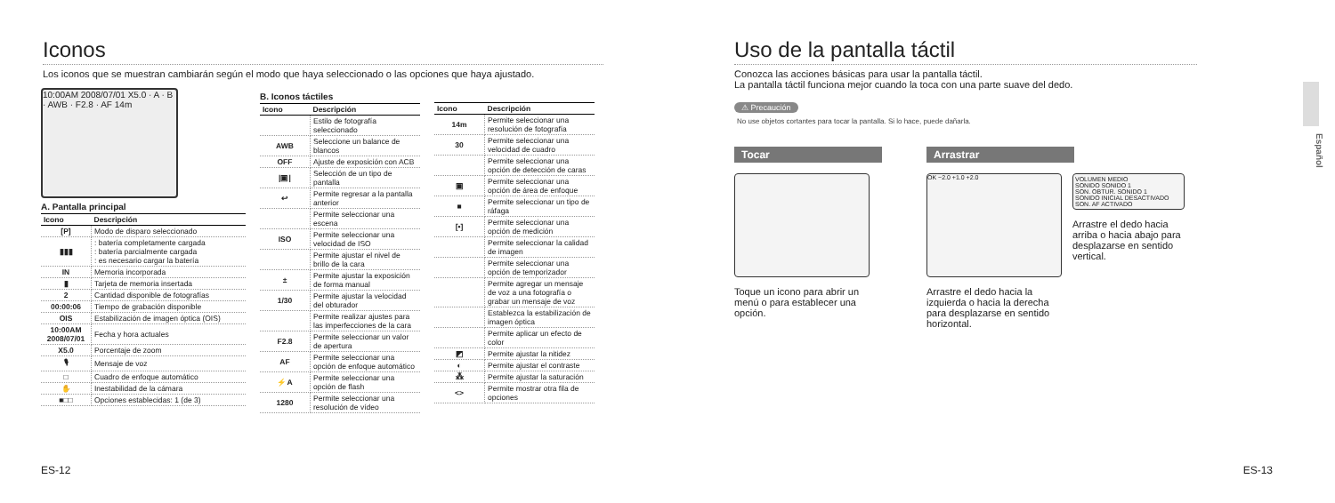Iconos
Los iconos que se muestran cambiarán según el modo que haya seleccionado o las opciones que haya ajustado.
10:00AM 2008/07/01 X5.0 · A · B · AWB · F2.8 · AF 14m
A. Pantalla principal
| Icono | Descripción |
| --- | --- |
| [P] | Modo de disparo seleccionado |
| ▮▮▮ | : batería completamente cargada : batería parcialmente cargada : es necesario cargar la batería |
| IN | Memoria incorporada |
| ▮ | Tarjeta de memoria insertada |
| 2 | Cantidad disponible de fotografías |
| 00:00:06 | Tiempo de grabación disponible |
| OIS | Estabilización de imagen óptica (OIS) |
| 10:00AM 2008/07/01 | Fecha y hora actuales |
| X5.0 | Porcentaje de zoom |
| 🎙 | Mensaje de voz |
| □ | Cuadro de enfoque automático |
| ✋ | Inestabilidad de la cámara |
| ■□□ | Opciones establecidas: 1 (de 3) |
B. Iconos táctiles
| Icono | Descripción |
| --- | --- |
| | Estilo de fotografía seleccionado |
| AWB | Seleccione un balance de blancos |
| OFF | Ajuste de exposición con ACB |
| /▣/ | Selección de un tipo de pantalla |
| ↩ | Permite regresar a la pantalla anterior |
| | Permite seleccionar una escena |
| ISO | Permite seleccionar una velocidad de ISO |
| | Permite ajustar el nivel de brillo de la cara |
| ± | Permite ajustar la exposición de forma manual |
| 1/30 | Permite ajustar la velocidad del obturador |
| | Permite realizar ajustes para las imperfecciones de la cara |
| F2.8 | Permite seleccionar un valor de apertura |
| AF | Permite seleccionar una opción de enfoque automático |
| ⚡A | Permite seleccionar una opción de flash |
| 1280 | Permite seleccionar una resolución de vídeo |
| Icono | Descripción |
| --- | --- |
| 14m | Permite seleccionar una resolución de fotografía |
| 30 | Permite seleccionar una velocidad de cuadro |
| | Permite seleccionar una opción de detección de caras |
| ▣ | Permite seleccionar una opción de área de enfoque |
| ■ | Permite seleccionar un tipo de ráfaga |
| [•] | Permite seleccionar una opción de medición |
| | Permite seleccionar la calidad de imagen |
| | Permite seleccionar una opción de temporizador |
| | Permite agregar un mensaje de voz a una fotografía o grabar un mensaje de voz |
| | Establezca la estabilización de imagen óptica |
| | Permite aplicar un efecto de color |
| ◩ | Permite ajustar la nitidez |
| ◐ | Permite ajustar el contraste |
| ⁂ | Permite ajustar la saturación |
| <> | Permite mostrar otra fila de opciones |
ES-12
Uso de la pantalla táctil
Conozca las acciones básicas para usar la pantalla táctil.
La pantalla táctil funciona mejor cuando la toca con una parte suave del dedo.
⚠ Precaución
No use objetos cortantes para tocar la pantalla. Si lo hace, puede dañarla.
Tocar
Toque un icono para abrir un menú o para establecer una opción.
Arrastrar
OK −2.0 +1.0 +2.0
Arrastre el dedo hacia la izquierda o hacia la derecha para desplazarse en sentido horizontal.
VOLUMEN MEDIO
SONIDO SONIDO 1
SON. OBTUR. SONIDO 1
SONIDO INICIAL DESACTIVADO
SON. AF ACTIVADO
Arrastre el dedo hacia arriba o hacia abajo para desplazarse en sentido vertical.
Español
ES-13